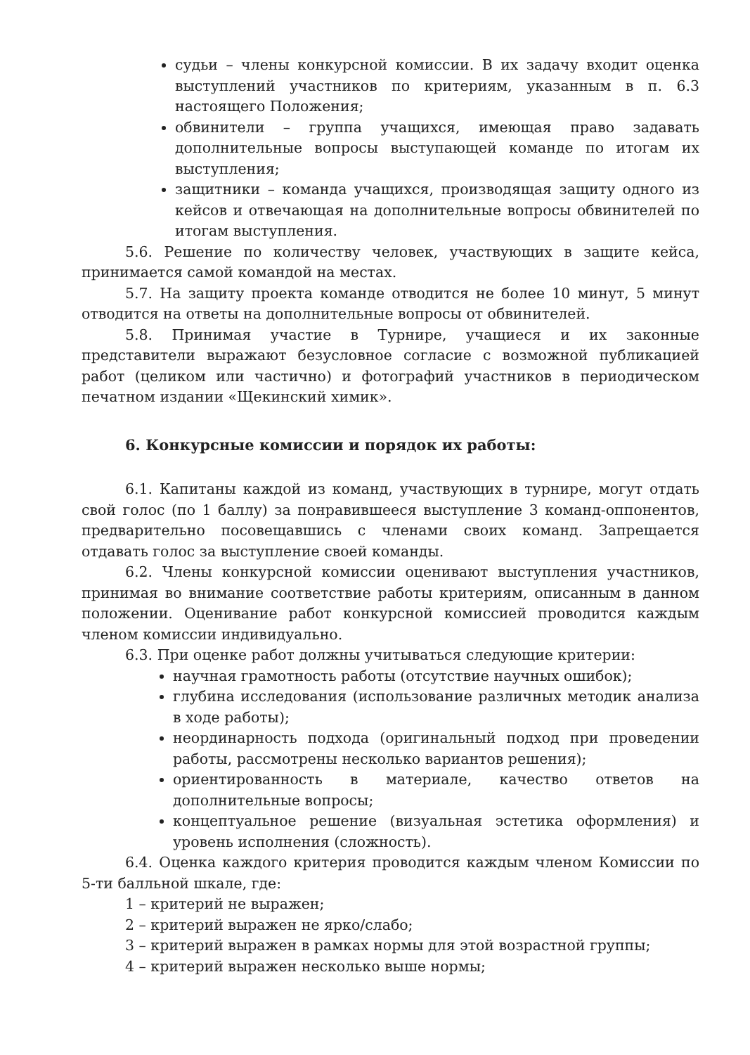судьи – члены конкурсной комиссии. В их задачу входит оценка выступлений участников по критериям, указанным в п. 6.3 настоящего Положения;
обвинители – группа учащихся, имеющая право задавать дополнительные вопросы выступающей команде по итогам их выступления;
защитники – команда учащихся, производящая защиту одного из кейсов и отвечающая на дополнительные вопросы обвинителей по итогам выступления.
5.6. Решение по количеству человек, участвующих в защите кейса, принимается самой командой на местах.
5.7. На защиту проекта команде отводится не более 10 минут, 5 минут отводится на ответы на дополнительные вопросы от обвинителей.
5.8. Принимая участие в Турнире, учащиеся и их законные представители выражают безусловное согласие с возможной публикацией работ (целиком или частично) и фотографий участников в периодическом печатном издании «Щекинский химик».
6. Конкурсные комиссии и порядок их работы:
6.1. Капитаны каждой из команд, участвующих в турнире, могут отдать свой голос (по 1 баллу) за понравившееся выступление 3 команд-оппонентов, предварительно посовещавшись с членами своих команд. Запрещается отдавать голос за выступление своей команды.
6.2. Члены конкурсной комиссии оценивают выступления участников, принимая во внимание соответствие работы критериям, описанным в данном положении. Оценивание работ конкурсной комиссией проводится каждым членом комиссии индивидуально.
6.3. При оценке работ должны учитываться следующие критерии:
научная грамотность работы (отсутствие научных ошибок);
глубина исследования (использование различных методик анализа в ходе работы);
неординарность подхода (оригинальный подход при проведении работы, рассмотрены несколько вариантов решения);
ориентированность в материале, качество ответов на дополнительные вопросы;
концептуальное решение (визуальная эстетика оформления) и уровень исполнения (сложность).
6.4. Оценка каждого критерия проводится каждым членом Комиссии по 5-ти балльной шкале, где:
1 – критерий не выражен;
2 – критерий выражен не ярко/слабо;
3 – критерий выражен в рамках нормы для этой возрастной группы;
4 – критерий выражен несколько выше нормы;